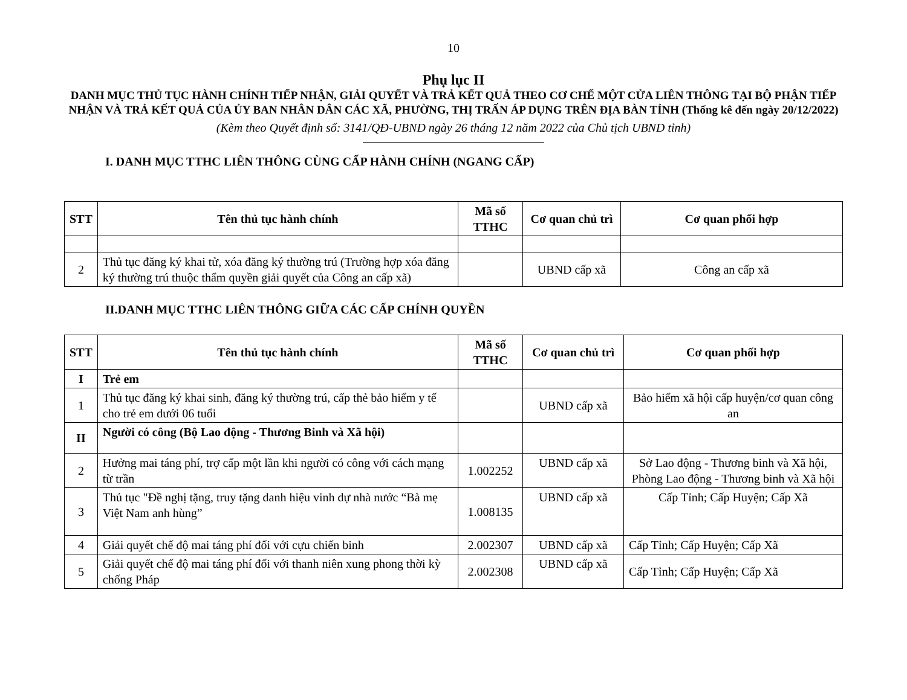10
Phụ lục II
DANH MỤC THỦ TỤC HÀNH CHÍNH TIẾP NHẬN, GIẢI QUYẾT VÀ TRẢ KẾT QUẢ THEO CƠ CHẾ MỘT CỬA LIÊN THÔNG TẠI BỘ PHẬN TIẾP NHẬN VÀ TRẢ KẾT QUẢ CỦA ỦY BAN NHÂN DÂN CÁC XÃ, PHƯỜNG, THỊ TRẤN ÁP DỤNG TRÊN ĐỊA BÀN TỈNH (Thống kê đến ngày 20/12/2022)
(Kèm theo Quyết định số: 3141/QĐ-UBND ngày 26 tháng 12 năm 2022 của Chủ tịch UBND tỉnh)
I. DANH MỤC TTHC LIÊN THÔNG CÙNG CẤP HÀNH CHÍNH (NGANG CẤP)
| STT | Tên thủ tục hành chính | Mã số TTHC | Cơ quan chủ trì | Cơ quan phối hợp |
| --- | --- | --- | --- | --- |
| 2 | Thủ tục đăng ký khai tử, xóa đăng ký thường trú (Trường hợp xóa đăng ký thường trú thuộc thẩm quyền giải quyết của Công an cấp xã) | | UBND cấp xã | Công an cấp xã |
II.DANH MỤC TTHC LIÊN THÔNG GIỮA CÁC CẤP CHÍNH QUYỀN
| STT | Tên thủ tục hành chính | Mã số TTHC | Cơ quan chủ trì | Cơ quan phối hợp |
| --- | --- | --- | --- | --- |
| I | Trẻ em | | | |
| 1 | Thủ tục đăng ký khai sinh, đăng ký thường trú, cấp thẻ bảo hiểm y tế cho trẻ em dưới 06 tuổi | | UBND cấp xã | Bảo hiểm xã hội cấp huyện/cơ quan công an |
| II | Người có công (Bộ Lao động - Thương Binh và Xã hội) | | | |
| 2 | Hưởng mai táng phí, trợ cấp một lần khi người có công với cách mạng từ trần | 1.002252 | UBND cấp xã | Sở Lao động - Thương binh và Xã hội, Phòng Lao động - Thương binh và Xã hội |
| 3 | Thủ tục "Đề nghị tặng, truy tặng danh hiệu vinh dự nhà nước “Bà mẹ Việt Nam anh hùng” | 1.008135 | UBND cấp xã | Cấp Tỉnh; Cấp Huyện; Cấp Xã |
| 4 | Giải quyết chế độ mai táng phí đối với cựu chiến binh | 2.002307 | UBND cấp xã | Cấp Tỉnh; Cấp Huyện; Cấp Xã |
| 5 | Giải quyết chế độ mai táng phí đối với thanh niên xung phong thời kỳ chống Pháp | 2.002308 | UBND cấp xã | Cấp Tỉnh; Cấp Huyện; Cấp Xã |